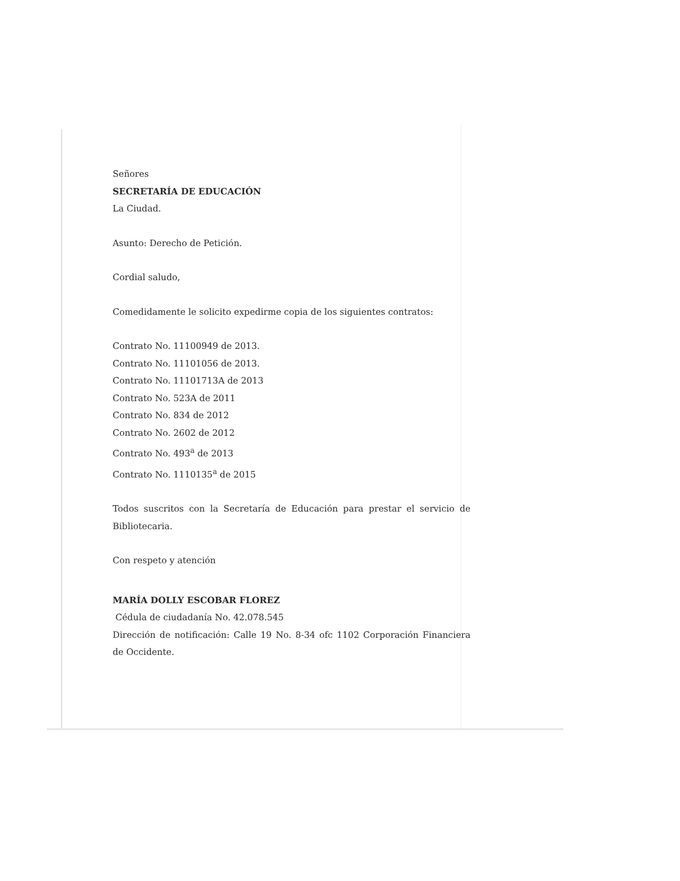Señores
SECRETARÍA DE EDUCACIÓN
La Ciudad.
Asunto: Derecho de Petición.
Cordial saludo,
Comedidamente le solicito expedirme copia de los siguientes contratos:
Contrato No. 11100949 de 2013.
Contrato No. 11101056 de 2013.
Contrato No. 11101713A de 2013
Contrato No. 523A de 2011
Contrato No. 834 de 2012
Contrato No. 2602 de 2012
Contrato No. 493<sup>a</sup> de 2013
Contrato No. 1110135<sup>a</sup> de 2015
Todos suscritos con la Secretaría de Educación para prestar el servicio de Bibliotecaria.
Con respeto y atención
MARÍA DOLLY ESCOBAR FLOREZ
Cédula de ciudadanía No. 42.078.545
Dirección de notificación: Calle 19 No. 8-34 ofc 1102 Corporación Financiera de Occidente.